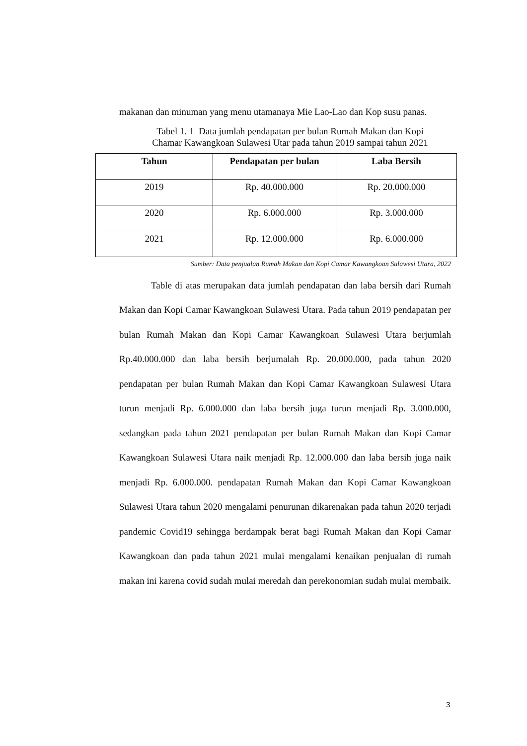makanan dan minuman yang menu utamanaya Mie Lao-Lao dan Kop susu panas.
Tabel 1. 1 Data jumlah pendapatan per bulan Rumah Makan dan Kopi
Chamar Kawangkoan Sulawesi Utar pada tahun 2019 sampai tahun 2021
| Tahun | Pendapatan per bulan | Laba Bersih |
| --- | --- | --- |
| 2019 | Rp. 40.000.000 | Rp. 20.000.000 |
| 2020 | Rp. 6.000.000 | Rp. 3.000.000 |
| 2021 | Rp. 12.000.000 | Rp. 6.000.000 |
Sumber: Data penjualan Rumah Makan dan Kopi Camar Kawangkoan Sulawesi Utara, 2022
Table di atas merupakan data jumlah pendapatan dan laba bersih dari Rumah Makan dan Kopi Camar Kawangkoan Sulawesi Utara. Pada tahun 2019 pendapatan per bulan Rumah Makan dan Kopi Camar Kawangkoan Sulawesi Utara berjumlah Rp.40.000.000 dan laba bersih berjumalah Rp. 20.000.000, pada tahun 2020 pendapatan per bulan Rumah Makan dan Kopi Camar Kawangkoan Sulawesi Utara turun menjadi Rp. 6.000.000 dan laba bersih juga turun menjadi Rp. 3.000.000, sedangkan pada tahun 2021 pendapatan per bulan Rumah Makan dan Kopi Camar Kawangkoan Sulawesi Utara naik menjadi Rp. 12.000.000 dan laba bersih juga naik menjadi Rp. 6.000.000. pendapatan Rumah Makan dan Kopi Camar Kawangkoan Sulawesi Utara tahun 2020 mengalami penurunan dikarenakan pada tahun 2020 terjadi pandemic Covid19 sehingga berdampak berat bagi Rumah Makan dan Kopi Camar Kawangkoan dan pada tahun 2021 mulai mengalami kenaikan penjualan di rumah makan ini karena covid sudah mulai meredah dan perekonomian sudah mulai membaik.
3